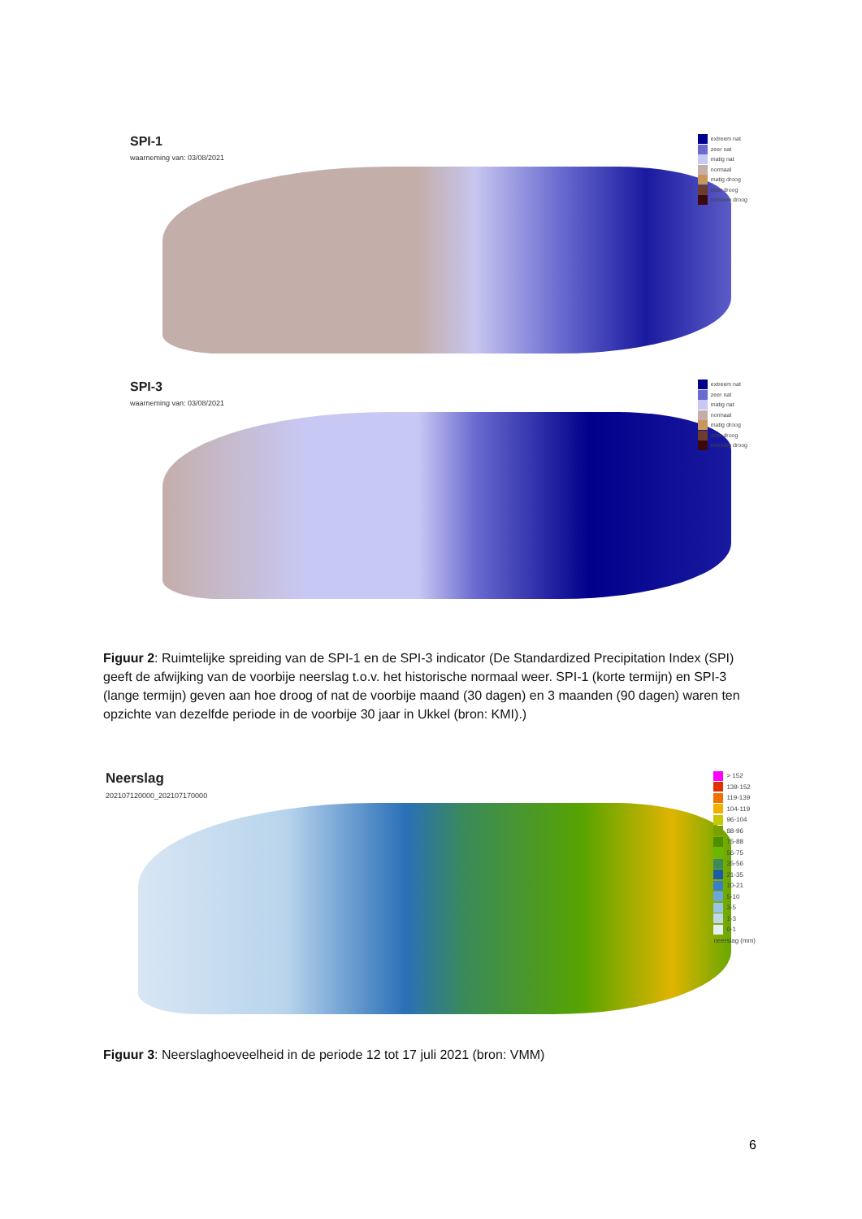SPI-1
waarneming van: 03/08/2021
extreem nat
zeer nat
matig nat
normaal
matig droog
zeer droog
extreem droog
SPI-3
waarneming van: 03/08/2021
extreem nat
zeer nat
matig nat
normaal
matig droog
zeer droog
extreem droog
Figuur 2: Ruimtelijke spreiding van de SPI-1 en de SPI-3 indicator (De Standardized Precipitation Index (SPI) geeft de afwijking van de voorbije neerslag t.o.v. het historische normaal weer. SPI-1 (korte termijn) en SPI-3 (lange termijn) geven aan hoe droog of nat de voorbije maand (30 dagen) en 3 maanden (90 dagen) waren ten opzichte van dezelfde periode in de voorbije 30 jaar in Ukkel (bron: KMI).)
Neerslag
202107120000_202107170000
> 152
139-152
119-139
104-119
96-104
88-96
75-88
56-75
35-56
21-35
10-21
5-10
3-5
1-3
0-1
neerslag (mm)
Figuur 3: Neerslaghoeveelheid in de periode 12 tot 17 juli 2021 (bron: VMM)
6